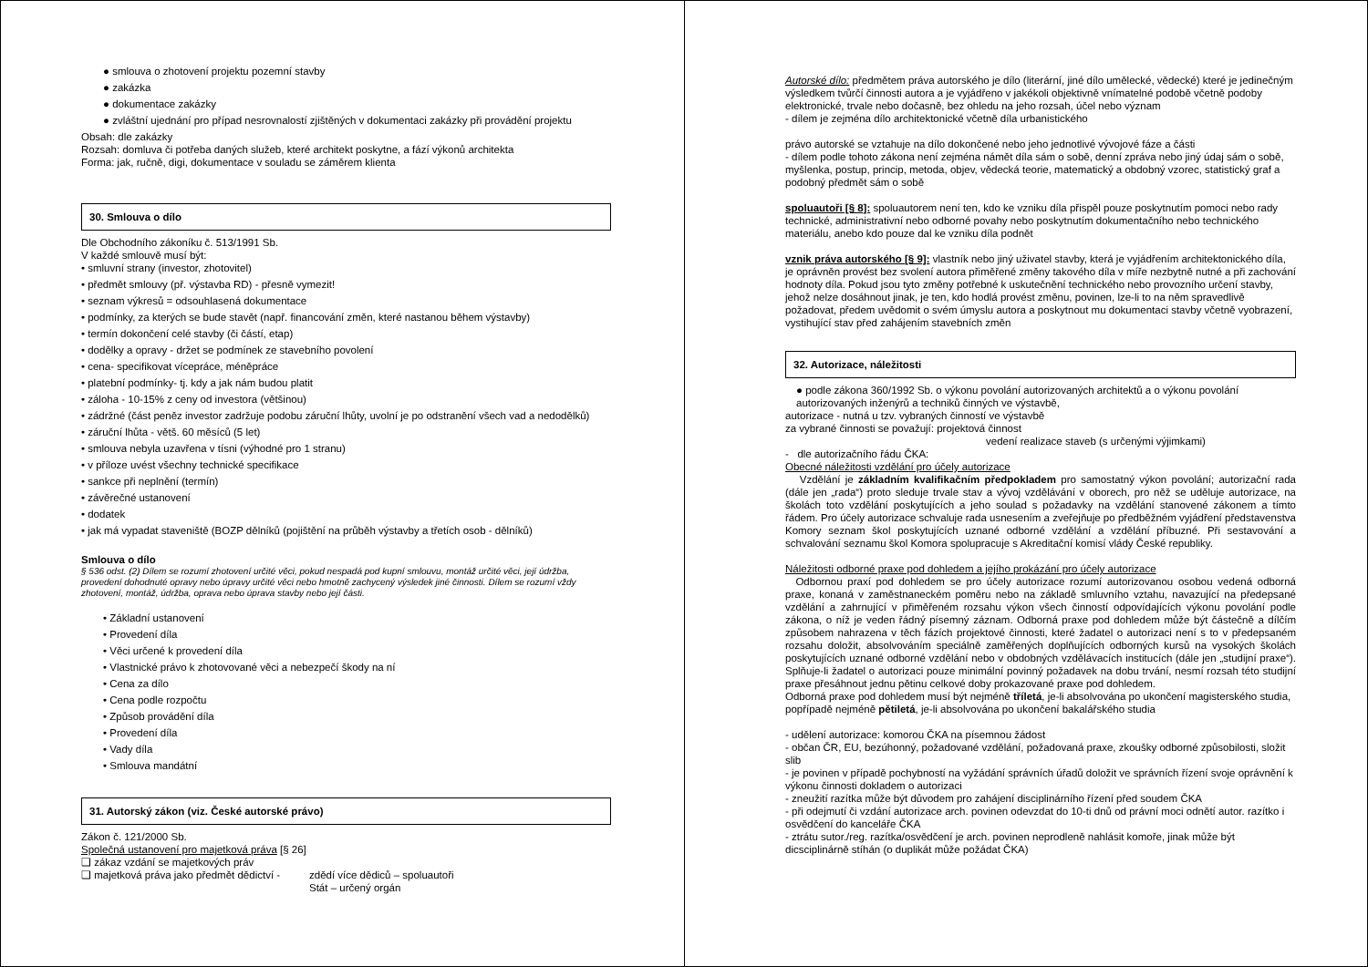● smlouva o zhotovení projektu pozemní stavby
● zakázka
● dokumentace zakázky
● zvláštní ujednání pro případ nesrovnalostí zjištěných v dokumentaci zakázky při provádění projektu
Obsah: dle zakázky
Rozsah: domluva či potřeba daných služeb, které architekt poskytne, a fází výkonů architekta
Forma: jak, ručně, digi, dokumentace v souladu se záměrem klienta
30. Smlouva o dílo
Dle Obchodního zákoníku č. 513/1991 Sb.
V každé smlouvě musí být:
• smluvní strany (investor, zhotovitel)
• předmět smlouvy (př. výstavba RD) - přesně vymezit!
• seznam výkresů = odsouhlasená dokumentace
• podmínky, za kterých se bude stavět (např. financování změn, které nastanou během výstavby)
• termín dokončení celé stavby (či částí, etap)
• dodělky a opravy - držet se podmínek ze stavebního povolení
• cena- specifikovat vícepráce, méněpráce
• platební podmínky- tj. kdy a jak nám budou platit
• záloha - 10-15% z ceny od investora (většinou)
• zádržné (část peněz investor zadržuje podobu záruční lhůty, uvolní je po odstranění všech vad a nedodělků)
• záruční lhůta - větš. 60 měsíců (5 let)
• smlouva nebyla uzavřena v tísni (výhodné pro 1 stranu)
• v příloze uvést všechny technické specifikace
• sankce při neplnění (termín)
• závěrečné ustanovení
• dodatek
• jak má vypadat staveniště (BOZP dělníků (pojištění na průběh výstavby a třetích osob - dělníků)
Smlouva o dílo
§ 536 odst. (2) Dílem se rozumí zhotovení určité věci, pokud nespadá pod kupní smlouvu, montáž určité věci, její údržba, provedení dohodnuté opravy nebo úpravy určité věci nebo hmotně zachycený výsledek jiné činnosti. Dílem se rozumí vždy zhotovení, montáž, údržba, oprava nebo úprava stavby nebo její části.
• Základní ustanovení
• Provedení díla
• Věci určené k provedení díla
• Vlastnické právo k zhotovované věci a nebezpečí škody na ní
• Cena za dílo
• Cena podle rozpočtu
• Způsob provádění díla
• Provedení díla
• Vady díla
• Smlouva mandátní
31. Autorský zákon (viz. České autorské právo)
Zákon č. 121/2000 Sb.
Společná ustanovení pro majetková práva [§ 26]
❑ zákaz vzdání se majetkových práv
❑ majetková práva jako předmět dědictví - zdědí více dědiců – spoluautoři
Stát – určený orgán
Autorské dílo: předmětem práva autorského je dílo (literární, jiné dílo umělecké, vědecké) které je jedinečným výsledkem tvůrčí činnosti autora a je vyjádřeno v jakékoli objektivně vnímatelné podobě včetně podoby elektronické, trvale nebo dočasně, bez ohledu na jeho rozsah, účel nebo význam
- dílem je zejména dílo architektonické včetně díla urbanistického
právo autorské se vztahuje na dílo dokončené nebo jeho jednotlivé vývojové fáze a části
- dílem podle tohoto zákona není zejména námět díla sám o sobě, denní zpráva nebo jiný údaj sám o sobě, myšlenka, postup, princip, metoda, objev, vědecká teorie, matematický a obdobný vzorec, statistický graf a podobný předmět sám o sobě
spoluautoři [§ 8]: spoluautorem není ten, kdo ke vzniku díla přispěl pouze poskytnutím pomoci nebo rady technické, administrativní nebo odborné povahy nebo poskytnutím dokumentačního nebo technického materiálu, anebo kdo pouze dal ke vzniku díla podnět
vznik práva autorského [§ 9]: vlastník nebo jiný uživatel stavby, která je vyjádřením architektonického díla, je oprávněn provést bez svolení autora přiměřené změny takového díla v míře nezbytně nutné a při zachování hodnoty díla. Pokud jsou tyto změny potřebné k uskutečnění technického nebo provozního určení stavby, jehož nelze dosáhnout jinak, je ten, kdo hodlá provést změnu, povinen, lze-li to na něm spravedlivě požadovat, předem uvědomit o svém úmyslu autora a poskytnout mu dokumentaci stavby včetně vyobrazení, vystihující stav před zahájením stavebních změn
32. Autorizace, náležitosti
● podle zákona 360/1992 Sb. o výkonu povolání autorizovaných architektů a o výkonu povolání autorizovaných inženýrů a techniků činných ve výstavbě,
autorizace - nutná u tzv. vybraných činností ve výstavbě
za vybrané činnosti se považují: projektová činnost
vedení realizace staveb (s určenými výjimkami)
- dle autorizačního řádu ČKA:
Obecné náležitosti vzdělání pro účely autorizace
Vzdělání je základním kvalifikačním předpokladem pro samostatný výkon povolání; autorizační rada (dále jen „rada“) proto sleduje trvale stav a vývoj vzdělávání v oborech, pro něž se uděluje autorizace, na školách toto vzdělání poskytujících a jeho soulad s požadavky na vzdělání stanovené zákonem a tímto řádem. Pro účely autorizace schvaluje rada usnesením a zveřejňuje po předběžném vyjádření představenstva Komory seznam škol poskytujících uznané odborné vzdělání a vzdělání příbuzné. Při sestavování a schvalování seznamu škol Komora spolupracuje s Akreditační komisí vlády České republiky.
Náležitosti odborné praxe pod dohledem a jejího prokázání pro účely autorizace
Odbornou praxí pod dohledem se pro účely autorizace rozumí autorizovanou osobou vedená odborná praxe, konaná v zaměstnaneckém poměru nebo na základě smluvního vztahu, navazující na předepsané vzdělání a zahrnující v přiměřeném rozsahu výkon všech činností odpovídajících výkonu povolání podle zákona, o níž je veden řádný písemný záznam. Odborná praxe pod dohledem může být částečně a dílčím způsobem nahrazena v těch fázích projektové činnosti, které žadatel o autorizaci není s to v předepsaném rozsahu doložit, absolvováním speciálně zaměřených doplňujících odborných kursů na vysokých školách poskytujících uznané odborné vzdělání nebo v obdobných vzdělávacích institucích (dále jen „studijní praxe“). Splňuje-li žadatel o autorizaci pouze minimální povinný požadavek na dobu trvání, nesmí rozsah této studijní praxe přesáhnout jednu pětinu celkové doby prokazované praxe pod dohledem.
Odborná praxe pod dohledem musí být nejméně tříletá, je-li absolvována po ukončení magisterského studia, popřípadě nejméně pětiletá, je-li absolvována po ukončení bakalářského studia
- udělení autorizace: komorou ČKA na písemnou žádost
- občan ČR, EU, bezúhonný, požadované vzdělání, požadovaná praxe, zkoušky odborné způsobilosti, složit slib
- je povinen v případě pochybností na vyžádání správních úřadů doložit ve správních řízení svoje oprávnění k výkonu činnosti dokladem o autorizaci
- zneužití razítka může být důvodem pro zahájení disciplinárního řízení před soudem ČKA
- při odejmutí či vzdání autorizace arch. povinen odevzdat do 10-ti dnů od právní moci odnětí autor. razítko i osvědčení do kanceláře ČKA
- ztrátu sutor./reg. razítka/osvědčení je arch. povinen neprodleně nahlásit komoře, jinak může být dicsciplinárně stíhán (o duplikát může požádat ČKA)